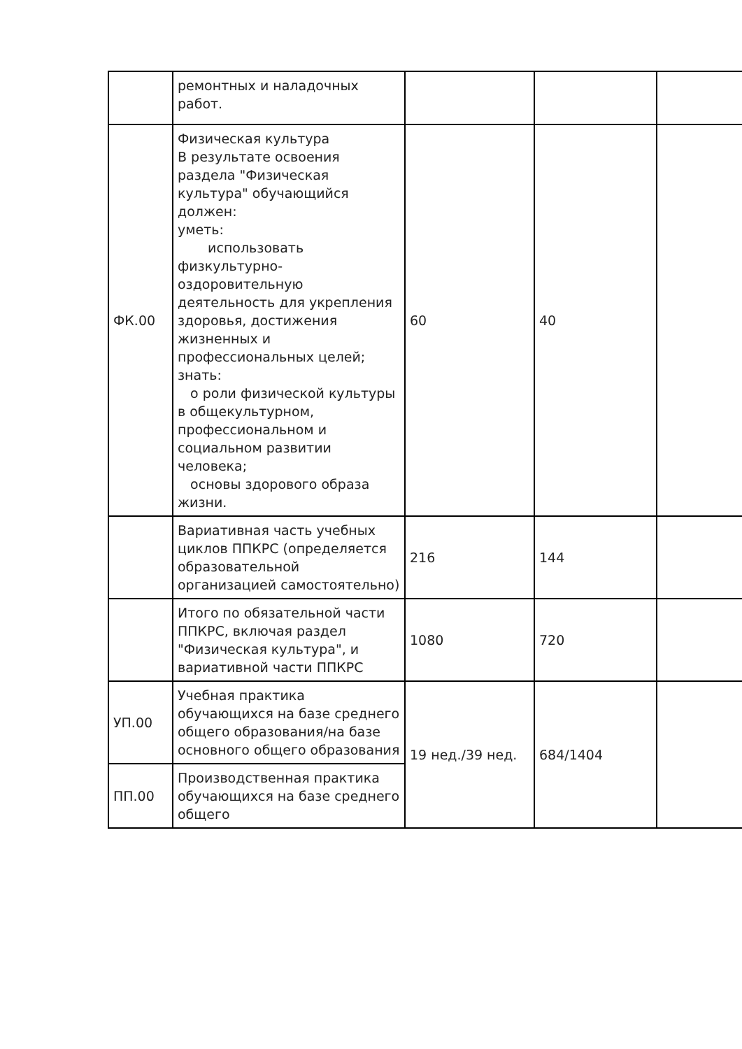| | ремонтных и наладочных работ. | | | |
| ФК.00 | Физическая культура В результате освоения раздела "Физическая культура" обучающийся должен: уметь: использовать физкультурно-оздоровительную деятельность для укрепления здоровья, достижения жизненных и профессиональных целей; знать: о роли физической культуры в общекультурном, профессиональном и социальном развитии человека; основы здорового образа жизни. | 60 | 40 | |
| | Вариативная часть учебных циклов ППКРС (определяется образовательной организацией самостоятельно) | 216 | 144 | |
| | Итого по обязательной части ППКРС, включая раздел "Физическая культура", и вариативной части ППКРС | 1080 | 720 | |
| УП.00 | Учебная практика обучающихся на базе среднего общего образования/на базе основного общего образования | 19 нед./39 нед. | 684/1404 | |
| ПП.00 | Производственная практика обучающихся на базе среднего общего | | | |